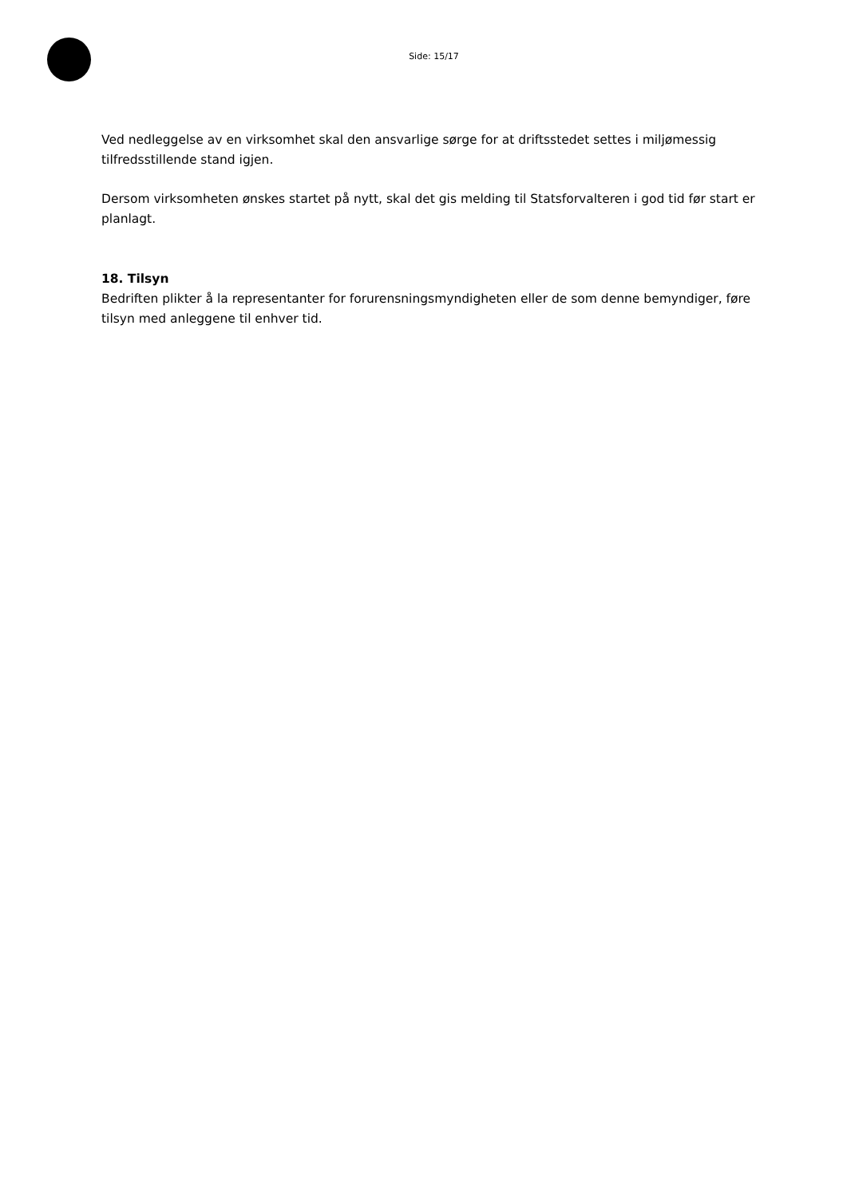Side: 15/17
Ved nedleggelse av en virksomhet skal den ansvarlige sørge for at driftsstedet settes i miljømessig tilfredsstillende stand igjen.
Dersom virksomheten ønskes startet på nytt, skal det gis melding til Statsforvalteren i god tid før start er planlagt.
18. Tilsyn
Bedriften plikter å la representanter for forurensningsmyndigheten eller de som denne bemyndiger, føre tilsyn med anleggene til enhver tid.